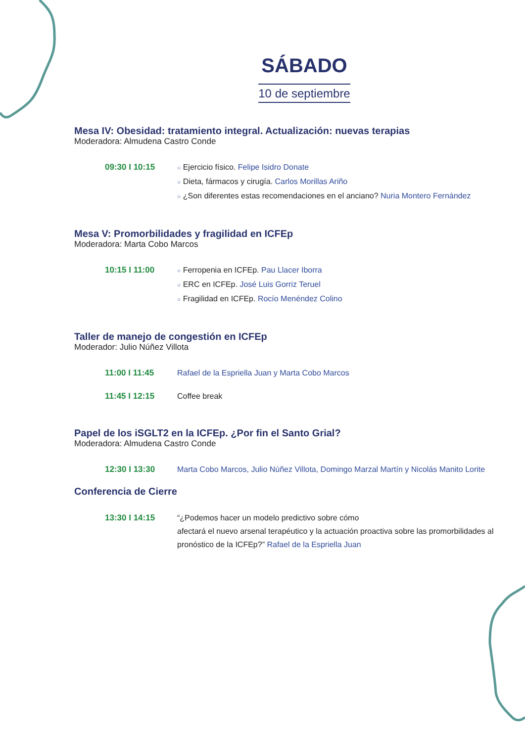SÁBADO
10 de septiembre
Mesa IV: Obesidad: tratamiento integral. Actualización: nuevas terapias
Moderadora: Almudena Castro Conde
09:30 I 10:15
○ Ejercicio físico. Felipe Isidro Donate
○ Dieta, fármacos y cirugía. Carlos Morillas Ariño
○ ¿Son diferentes estas recomendaciones en el anciano? Nuria Montero Fernández
Mesa V: Promorbilidades y fragilidad en ICFEp
Moderadora: Marta Cobo Marcos
10:15 I 11:00
○ Ferropenia en ICFEp. Pau Llacer Iborra
○ ERC en ICFEp. José Luis Gorriz Teruel
○ Fragilidad en ICFEp. Rocío Menéndez Colino
Taller de manejo de congestión en ICFEp
Moderador: Julio Núñez Villota
11:00 I 11:45 Rafael de la Espriella Juan y Marta Cobo Marcos
11:45 I 12:15 Coffee break
Papel de los iSGLT2 en la ICFEp. ¿Por fin el Santo Grial?
Moderadora: Almudena Castro Conde
12:30 I 13:30 Marta Cobo Marcos, Julio Núñez Villota, Domingo Marzal Martín y Nicolás Manito Lorite
Conferencia de Cierre
13:30 I 14:15 “¿Podemos hacer un modelo predictivo sobre cómo
afectará el nuevo arsenal terapéutico y la actuación proactiva sobre las promorbilidades al pronóstico de la ICFEp?” Rafael de la Espriella Juan